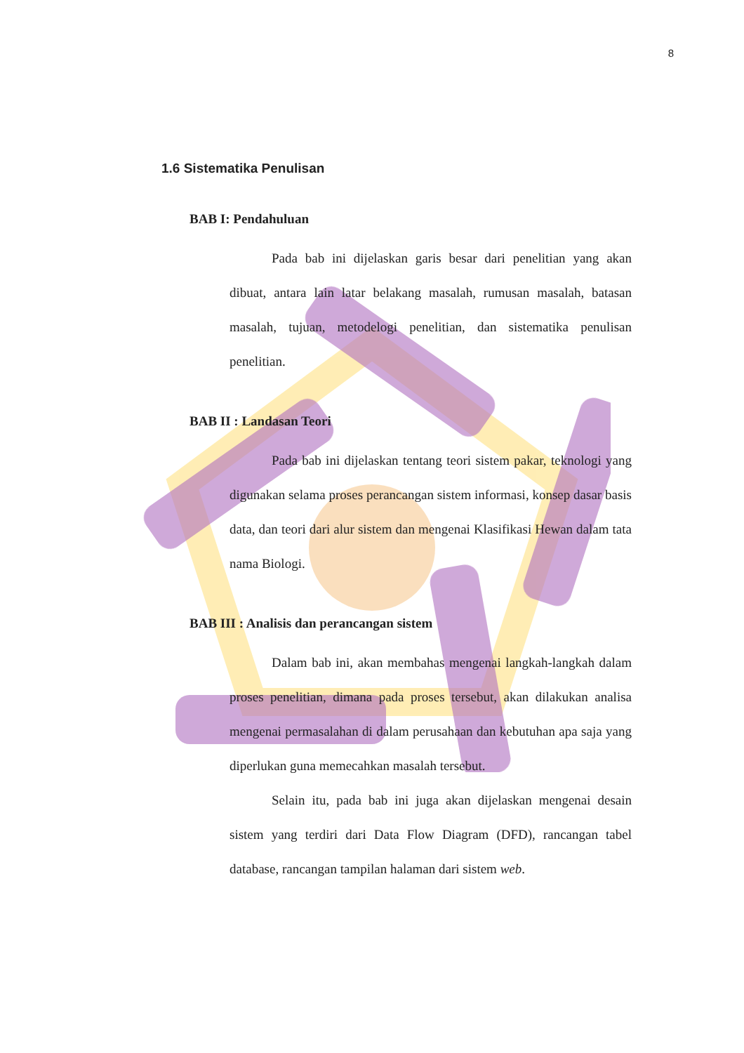8
1.6 Sistematika Penulisan
BAB I: Pendahuluan
Pada bab ini dijelaskan garis besar dari penelitian yang akan dibuat, antara lain latar belakang masalah, rumusan masalah, batasan masalah, tujuan, metodelogi penelitian, dan sistematika penulisan penelitian.
BAB II : Landasan Teori
Pada bab ini dijelaskan tentang teori sistem pakar, teknologi yang digunakan selama proses perancangan sistem informasi, konsep dasar basis data, dan teori dari alur sistem dan mengenai Klasifikasi Hewan dalam tata nama Biologi.
BAB III : Analisis dan perancangan sistem
Dalam bab ini, akan membahas mengenai langkah-langkah dalam proses penelitian, dimana pada proses tersebut, akan dilakukan analisa mengenai permasalahan di dalam perusahaan dan kebutuhan apa saja yang diperlukan guna memecahkan masalah tersebut.
Selain itu, pada bab ini juga akan dijelaskan mengenai desain sistem yang terdiri dari Data Flow Diagram (DFD), rancangan tabel database, rancangan tampilan halaman dari sistem web.